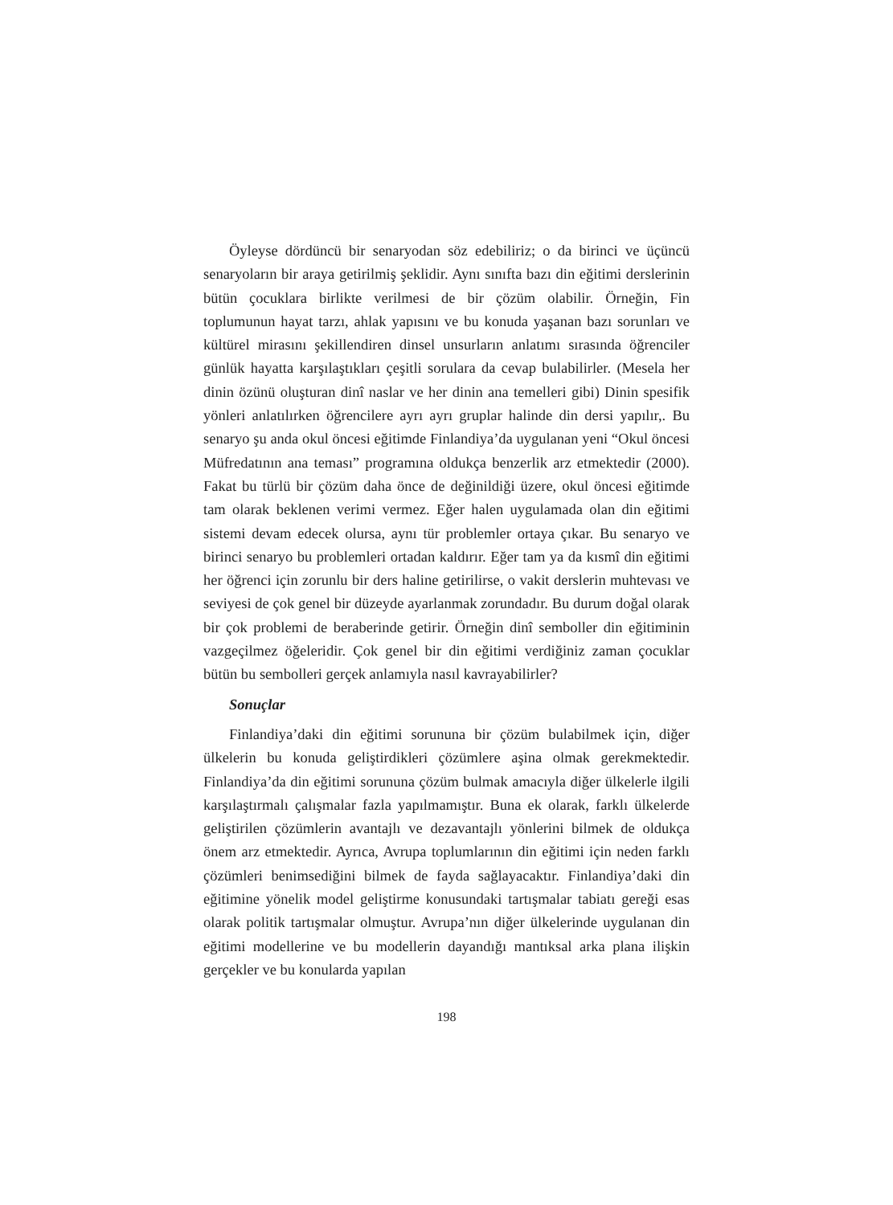Öyleyse dördüncü bir senaryodan söz edebiliriz; o da birinci ve üçüncü senaryoların bir araya getirilmiş şeklidir. Aynı sınıfta bazı din eğitimi derslerinin bütün çocuklara birlikte verilmesi de bir çözüm olabilir. Örneğin, Fin toplumunun hayat tarzı, ahlak yapısını ve bu konuda yaşanan bazı sorunları ve kültürel mirasını şekillendiren dinsel unsurların anlatımı sırasında öğrenciler günlük hayatta karşılaştıkları çeşitli sorulara da cevap bulabilirler. (Mesela her dinin özünü oluşturan dinî naslar ve her dinin ana temelleri gibi) Dinin spesifik yönleri anlatılırken öğrencilere ayrı ayrı gruplar halinde din dersi yapılır,. Bu senaryo şu anda okul öncesi eğitimde Finlandiya’da uygulanan yeni “Okul öncesi Müfredatının ana teması” programına oldukça benzerlik arz etmektedir (2000). Fakat bu türlü bir çözüm daha önce de değinildiği üzere, okul öncesi eğitimde tam olarak beklenen verimi vermez. Eğer halen uygulamada olan din eğitimi sistemi devam edecek olursa, aynı tür problemler ortaya çıkar. Bu senaryo ve birinci senaryo bu problemleri ortadan kaldırır. Eğer tam ya da kısmî din eğitimi her öğrenci için zorunlu bir ders haline getirilirse, o vakit derslerin muhtevası ve seviyesi de çok genel bir düzeyde ayarlanmak zorundadır. Bu durum doğal olarak bir çok problemi de beraberinde getirir. Örneğin dinî semboller din eğitiminin vazgeçilmez öğeleridir. Çok genel bir din eğitimi verdiğiniz zaman çocuklar bütün bu sembolleri gerçek anlamıyla nasıl kavrayabilirler?
Sonuçlar
Finlandiya’daki din eğitimi sorununa bir çözüm bulabilmek için, diğer ülkelerin bu konuda geliştirdikleri çözümlere aşina olmak gerekmektedir. Finlandiya’da din eğitimi sorununa çözüm bulmak amacıyla diğer ülkelerle ilgili karşılaştırmalı çalışmalar fazla yapılmamıştır. Buna ek olarak, farklı ülkelerde geliştirilen çözümlerin avantajlı ve dezavantajlı yönlerini bilmek de oldukça önem arz etmektedir. Ayrıca, Avrupa toplumlarının din eğitimi için neden farklı çözümleri benimsediğini bilmek de fayda sağlayacaktır. Finlandiya’daki din eğitimine yönelik model geliştirme konusundaki tartışmalar tabiatı gereği esas olarak politik tartışmalar olmuştur. Avrupa’nın diğer ülkelerinde uygulanan din eğitimi modellerine ve bu modellerin dayandığı mantıksal arka plana ilişkin gerçekler ve bu konularda yapılan
198